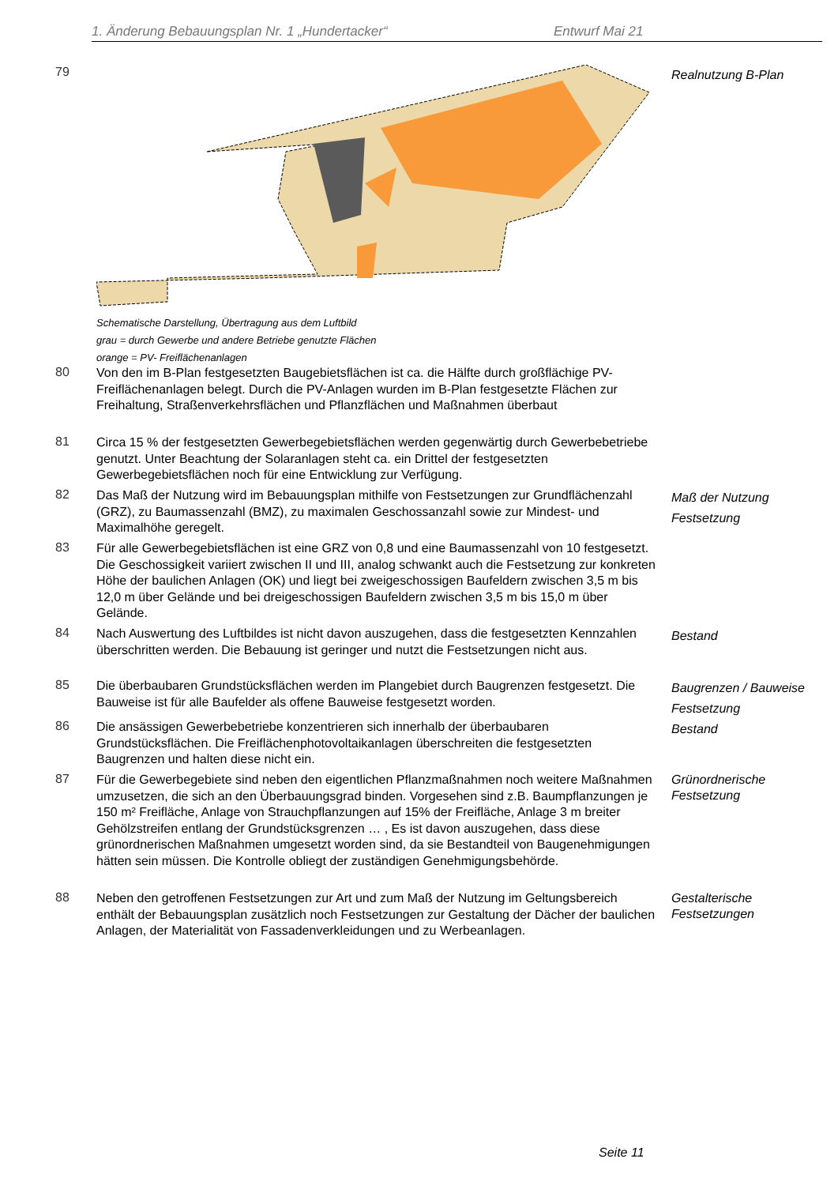1. Änderung Bebauungsplan Nr. 1 „Hundertacker“Entwurf Mai 21
79
Schematische Darstellung, Übertragung aus dem Luftbild
grau = durch Gewerbe und andere Betriebe genutzte Flächen
orange = PV- Freiflächenanlagen
Realnutzung B-Plan
80
Von den im B-Plan festgesetzten Baugebietsflächen ist ca. die Hälfte durch großflächige PV-Freiflächenanlagen belegt. Durch die PV-Anlagen wurden im B-Plan festgesetzte Flächen zur Freihaltung, Straßenverkehrsflächen und Pflanzflächen und Maßnahmen überbaut
81
Circa 15 % der festgesetzten Gewerbegebietsflächen werden gegenwärtig durch Gewerbebetriebe genutzt. Unter Beachtung der Solaranlagen steht ca. ein Drittel der festgesetzten Gewerbegebietsflächen noch für eine Entwicklung zur Verfügung.
82
Das Maß der Nutzung wird im Bebauungsplan mithilfe von Festsetzungen zur Grundflächenzahl (GRZ), zu Baumassenzahl (BMZ), zu maximalen Geschossanzahl sowie zur Mindest- und Maximalhöhe geregelt.
Maß der Nutzung
Festsetzung
83
Für alle Gewerbegebietsflächen ist eine GRZ von 0,8 und eine Baumassenzahl von 10 festgesetzt. Die Geschossigkeit variiert zwischen II und III, analog schwankt auch die Festsetzung zur konkreten Höhe der baulichen Anlagen (OK) und liegt bei zweigeschossigen Baufeldern zwischen 3,5 m bis 12,0 m über Gelände und bei dreigeschossigen Baufeldern zwischen 3,5 m bis 15,0 m über Gelände.
84
Nach Auswertung des Luftbildes ist nicht davon auszugehen, dass die festgesetzten Kennzahlen überschritten werden. Die Bebauung ist geringer und nutzt die Festsetzungen nicht aus.
Bestand
85
Die überbaubaren Grundstücksflächen werden im Plangebiet durch Baugrenzen festgesetzt. Die Bauweise ist für alle Baufelder als offene Bauweise festgesetzt worden.
Baugrenzen / Bauweise
Festsetzung
86
Die ansässigen Gewerbebetriebe konzentrieren sich innerhalb der überbaubaren Grundstücksflächen. Die Freiflächenphotovoltaikanlagen überschreiten die festgesetzten Baugrenzen und halten diese nicht ein.
Bestand
87
Für die Gewerbegebiete sind neben den eigentlichen Pflanzmaßnahmen noch weitere Maßnahmen umzusetzen, die sich an den Überbauungsgrad binden. Vorgesehen sind z.B. Baumpflanzungen je 150 m² Freifläche, Anlage von Strauchpflanzungen auf 15% der Freifläche, Anlage 3 m breiter Gehölzstreifen entlang der Grundstücksgrenzen … , Es ist davon auszugehen, dass diese grünordnerischen Maßnahmen umgesetzt worden sind, da sie Bestandteil von Baugenehmigungen hätten sein müssen. Die Kontrolle obliegt der zuständigen Genehmigungsbehörde.
Grünordnerische
Festsetzung
88
Neben den getroffenen Festsetzungen zur Art und zum Maß der Nutzung im Geltungsbereich enthält der Bebauungsplan zusätzlich noch Festsetzungen zur Gestaltung der Dächer der baulichen Anlagen, der Materialität von Fassadenverkleidungen und zu Werbeanlagen.
Gestalterische
Festsetzungen
Seite 11